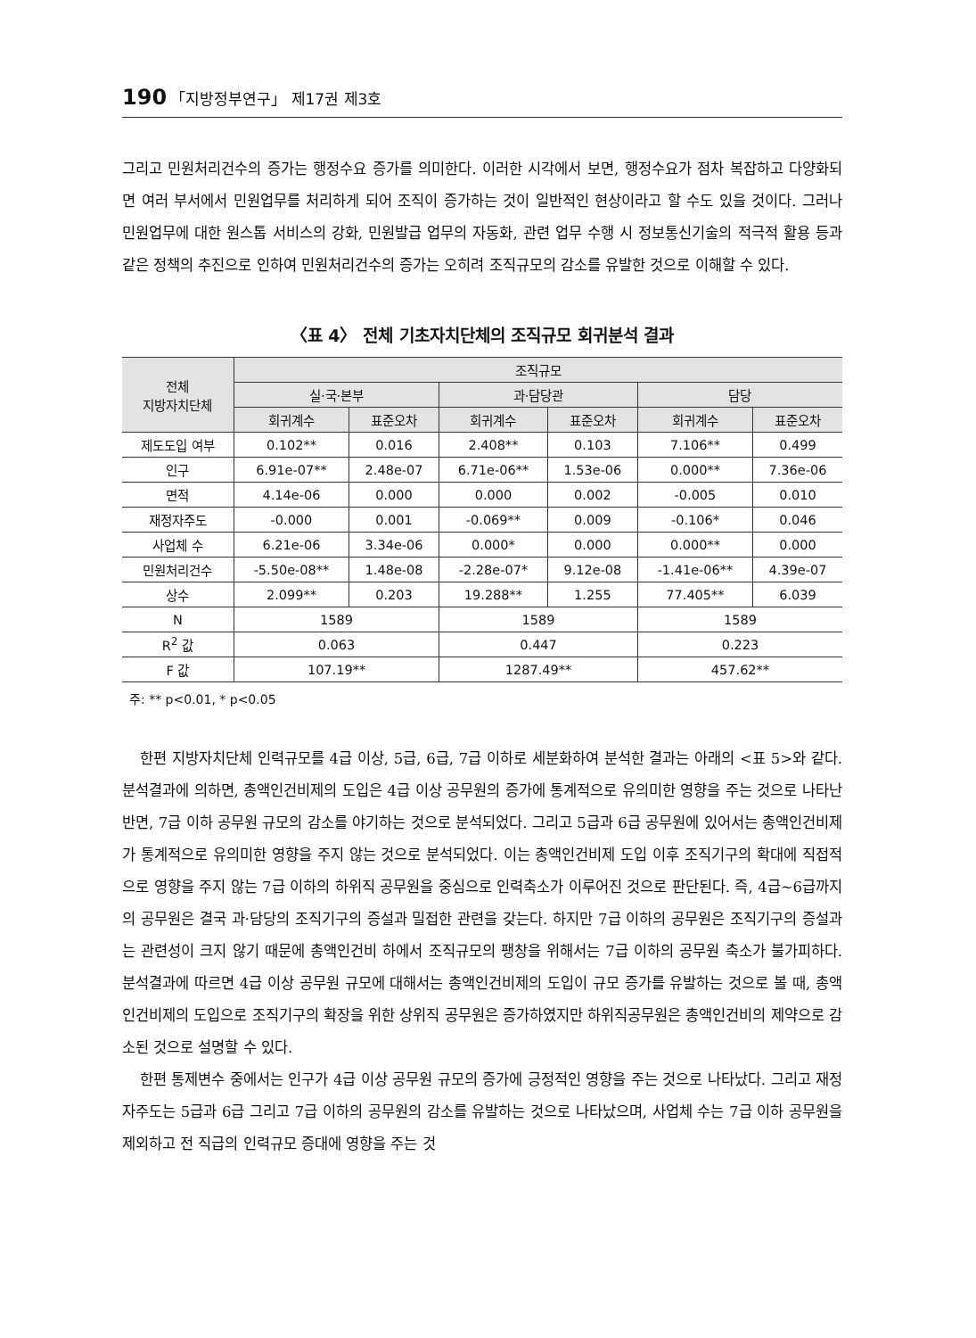190 「지방정부연구」 제17권 제3호
그리고 민원처리건수의 증가는 행정수요 증가를 의미한다. 이러한 시각에서 보면, 행정수요가 점차 복잡하고 다양화되면 여러 부서에서 민원업무를 처리하게 되어 조직이 증가하는 것이 일반적인 현상이라고 할 수도 있을 것이다. 그러나 민원업무에 대한 원스톱 서비스의 강화, 민원발급 업무의 자동화, 관련 업무 수행 시 정보통신기술의 적극적 활용 등과 같은 정책의 추진으로 인하여 민원처리건수의 증가는 오히려 조직규모의 감소를 유발한 것으로 이해할 수 있다.
〈표 4〉 전체 기초자치단체의 조직규모 회귀분석 결과
| 전체 지방자치단체 | 조직규모 | | | | | |
| --- | --- | --- | --- | --- | --- | --- |
| | 실·국·본부 | | 과·담당관 | | 담당 | |
| | 회귀계수 | 표준오차 | 회귀계수 | 표준오차 | 회귀계수 | 표준오차 |
| 제도도입 여부 | 0.102** | 0.016 | 2.408** | 0.103 | 7.106** | 0.499 |
| 인구 | 6.91e-07** | 2.48e-07 | 6.71e-06** | 1.53e-06 | 0.000** | 7.36e-06 |
| 면적 | 4.14e-06 | 0.000 | 0.000 | 0.002 | -0.005 | 0.010 |
| 재정자주도 | -0.000 | 0.001 | -0.069** | 0.009 | -0.106* | 0.046 |
| 사업체 수 | 6.21e-06 | 3.34e-06 | 0.000* | 0.000 | 0.000** | 0.000 |
| 민원처리건수 | -5.50e-08** | 1.48e-08 | -2.28e-07* | 9.12e-08 | -1.41e-06** | 4.39e-07 |
| 상수 | 2.099** | 0.203 | 19.288** | 1.255 | 77.405** | 6.039 |
| N | 1589 | | 1589 | | 1589 | |
| R<sup>2</sup> 값 | 0.063 | | 0.447 | | 0.223 | |
| F 값 | 107.19** | | 1287.49** | | 457.62** | |
주: ** p<0.01, * p<0.05
한편 지방자치단체 인력규모를 4급 이상, 5급, 6급, 7급 이하로 세분화하여 분석한 결과는 아래의 <표 5>와 같다. 분석결과에 의하면, 총액인건비제의 도입은 4급 이상 공무원의 증가에 통계적으로 유의미한 영향을 주는 것으로 나타난 반면, 7급 이하 공무원 규모의 감소를 야기하는 것으로 분석되었다. 그리고 5급과 6급 공무원에 있어서는 총액인건비제가 통계적으로 유의미한 영향을 주지 않는 것으로 분석되었다. 이는 총액인건비제 도입 이후 조직기구의 확대에 직접적으로 영향을 주지 않는 7급 이하의 하위직 공무원을 중심으로 인력축소가 이루어진 것으로 판단된다. 즉, 4급~6급까지의 공무원은 결국 과·담당의 조직기구의 증설과 밀접한 관련을 갖는다. 하지만 7급 이하의 공무원은 조직기구의 증설과는 관련성이 크지 않기 때문에 총액인건비 하에서 조직규모의 팽창을 위해서는 7급 이하의 공무원 축소가 불가피하다. 분석결과에 따르면 4급 이상 공무원 규모에 대해서는 총액인건비제의 도입이 규모 증가를 유발하는 것으로 볼 때, 총액인건비제의 도입으로 조직기구의 확장을 위한 상위직 공무원은 증가하였지만 하위직공무원은 총액인건비의 제약으로 감소된 것으로 설명할 수 있다.
한편 통제변수 중에서는 인구가 4급 이상 공무원 규모의 증가에 긍정적인 영향을 주는 것으로 나타났다. 그리고 재정자주도는 5급과 6급 그리고 7급 이하의 공무원의 감소를 유발하는 것으로 나타났으며, 사업체 수는 7급 이하 공무원을 제외하고 전 직급의 인력규모 증대에 영향을 주는 것